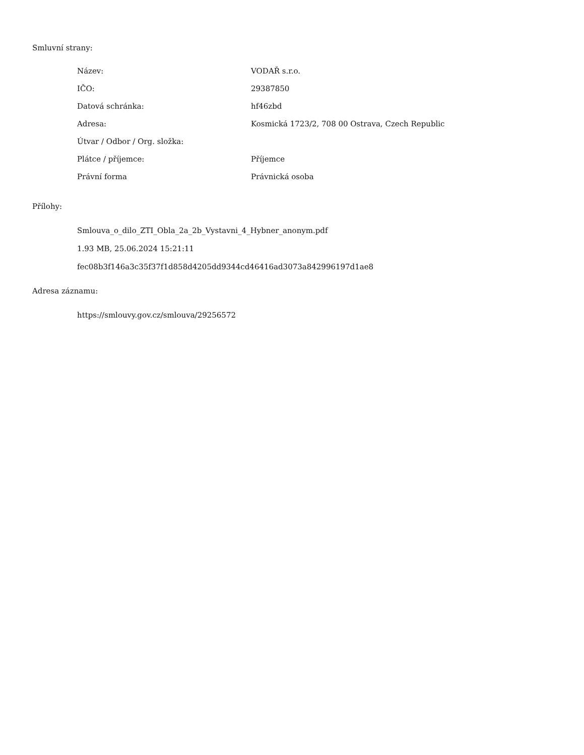Smluvní strany:
| Název: | VODAŘ s.r.o. |
| IČO: | 29387850 |
| Datová schránka: | hf46zbd |
| Adresa: | Kosmická 1723/2, 708 00 Ostrava, Czech Republic |
| Útvar / Odbor / Org. složka: | |
| Plátce / příjemce: | Příjemce |
| Právní forma | Právnická osoba |
Přílohy:
Smlouva_o_dilo_ZTI_Obla_2a_2b_Vystavni_4_Hybner_anonym.pdf
1.93 MB, 25.06.2024 15:21:11
fec08b3f146a3c35f37f1d858d4205dd9344cd46416ad3073a842996197d1ae8
Adresa záznamu:
https://smlouvy.gov.cz/smlouva/29256572